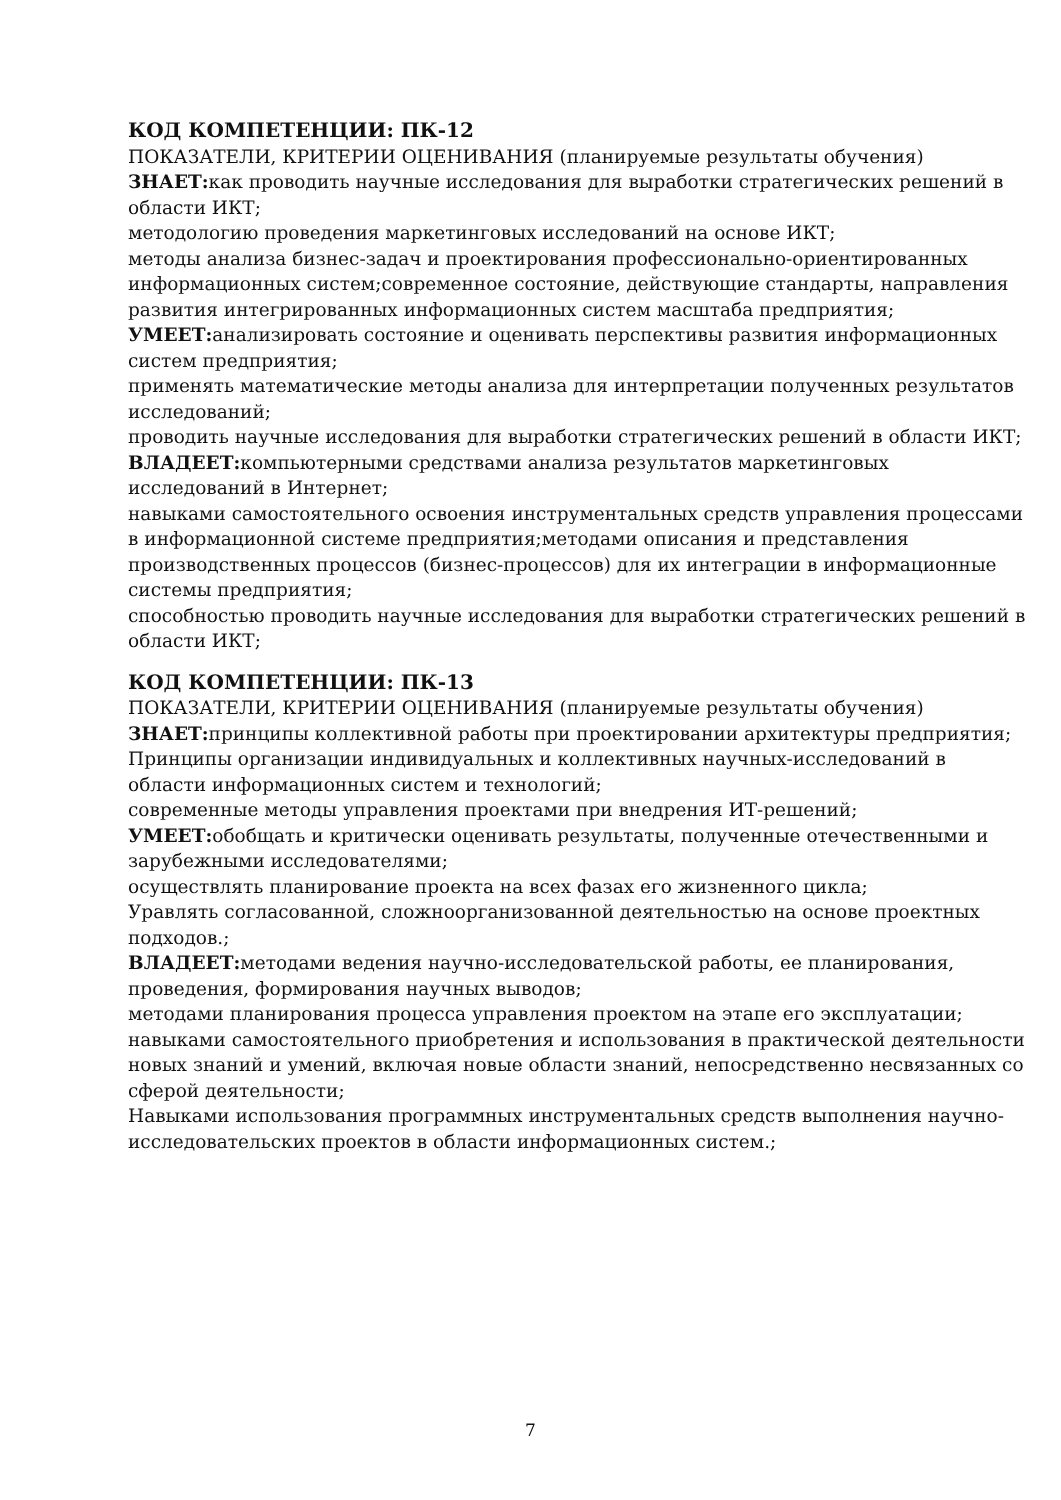КОД КОМПЕТЕНЦИИ: ПК-12
ПОКАЗАТЕЛИ, КРИТЕРИИ ОЦЕНИВАНИЯ (планируемые результаты обучения)
ЗНАЕТ: как проводить научные исследования для выработки стратегических решений в области ИКТ;
методологию проведения маркетинговых исследований на основе ИКТ;
методы анализа бизнес-задач и проектирования профессионально-ориентированных информационных систем;современное состояние, действующие стандарты, направления развития интегрированных информационных систем масштаба предприятия;
УМЕЕТ: анализировать состояние и оценивать перспективы развития информационных систем предприятия;
применять математические методы анализа для интерпретации полученных результатов исследований;
проводить научные исследования для выработки стратегических решений в области ИКТ;
ВЛАДЕЕТ: компьютерными средствами анализа результатов маркетинговых исследований в Интернет;
навыками самостоятельного освоения инструментальных средств управления процессами в информационной системе предприятия;методами описания и представления производственных процессов (бизнес-процессов) для их интеграции в информационные системы предприятия;
способностью проводить научные исследования для выработки стратегических решений в области ИКТ;
КОД КОМПЕТЕНЦИИ: ПК-13
ПОКАЗАТЕЛИ, КРИТЕРИИ ОЦЕНИВАНИЯ (планируемые результаты обучения)
ЗНАЕТ: принципы коллективной работы при проектировании архитектуры предприятия;
Принципы организации индивидуальных и коллективных научных-исследований в области информационных систем и технологий;
современные методы управления проектами при внедрения ИТ-решений;
УМЕЕТ: обобщать и критически оценивать результаты, полученные отечественными и зарубежными исследователями;
осуществлять планирование проекта на всех фазах его жизненного цикла;
Уравлять согласованной, сложноорганизованной деятельностью на основе проектных подходов.;
ВЛАДЕЕТ: методами ведения научно-исследовательской работы, ее планирования, проведения, формирования научных выводов;
методами планирования процесса управления проектом на этапе его эксплуатации;
навыками самостоятельного приобретения и использования в практической деятельности новых знаний и умений, включая новые области знаний, непосредственно несвязанных со сферой деятельности;
Навыками использования программных инструментальных средств выполнения научно-исследовательских проектов в области информационных систем.;
7